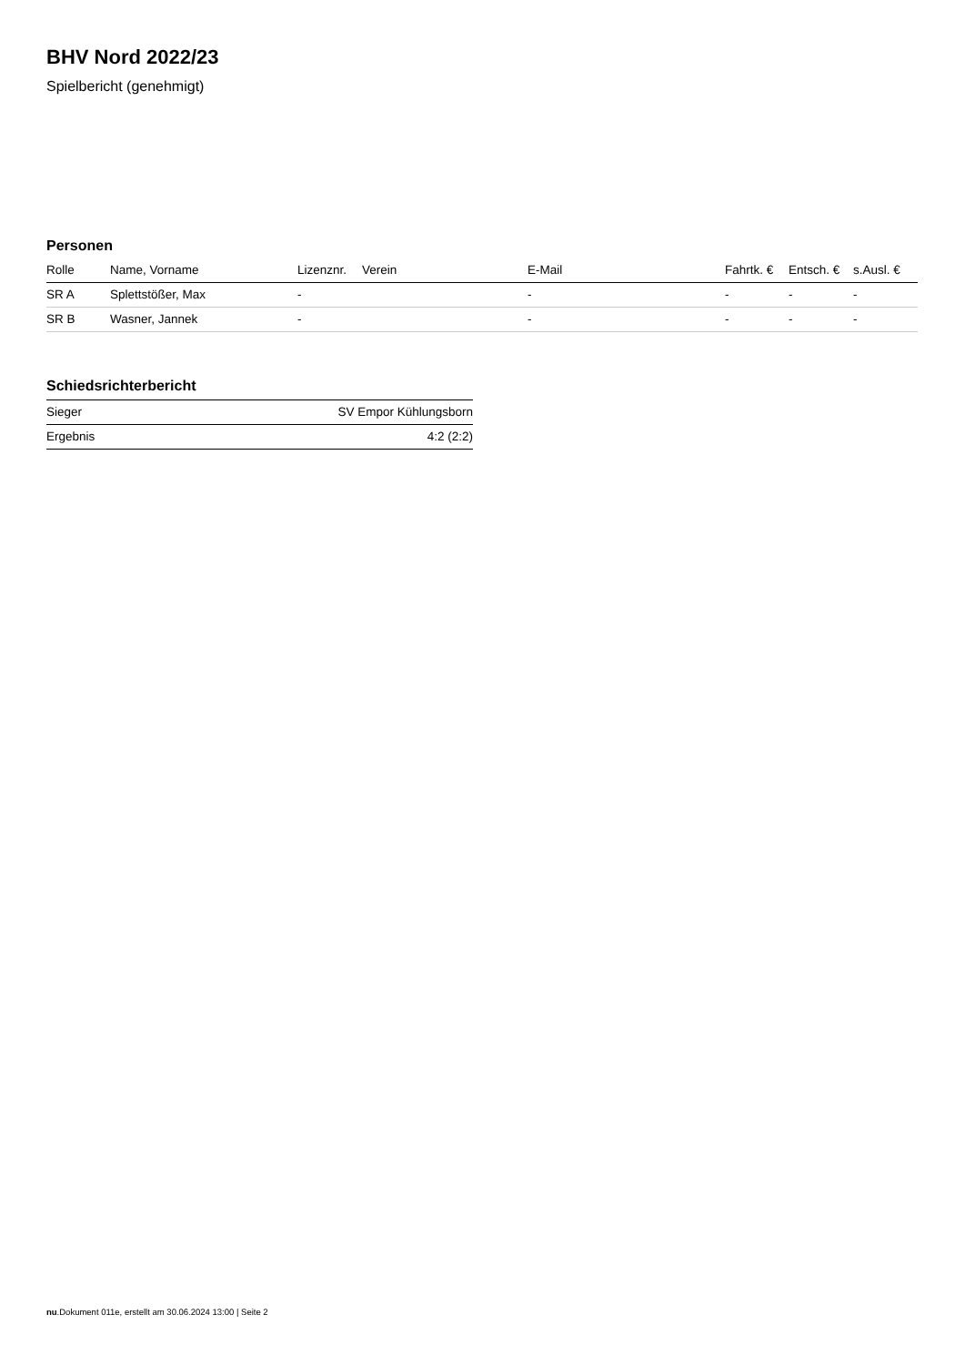BHV Nord 2022/23
Spielbericht (genehmigt)
Personen
| Rolle | Name, Vorname | Lizenznr. | Verein | E-Mail | Fahrtk. € | Entsch. € | s.Ausl. € |
| --- | --- | --- | --- | --- | --- | --- | --- |
| SR A | Splettstößer, Max | - | | - | - | - | - |
| SR B | Wasner, Jannek | - | | - | - | - | - |
Schiedsrichterbericht
| Sieger | SV Empor Kühlungsborn |
| Ergebnis | 4:2 (2:2) |
nu.Dokument 011e, erstellt am 30.06.2024 13:00 | Seite 2